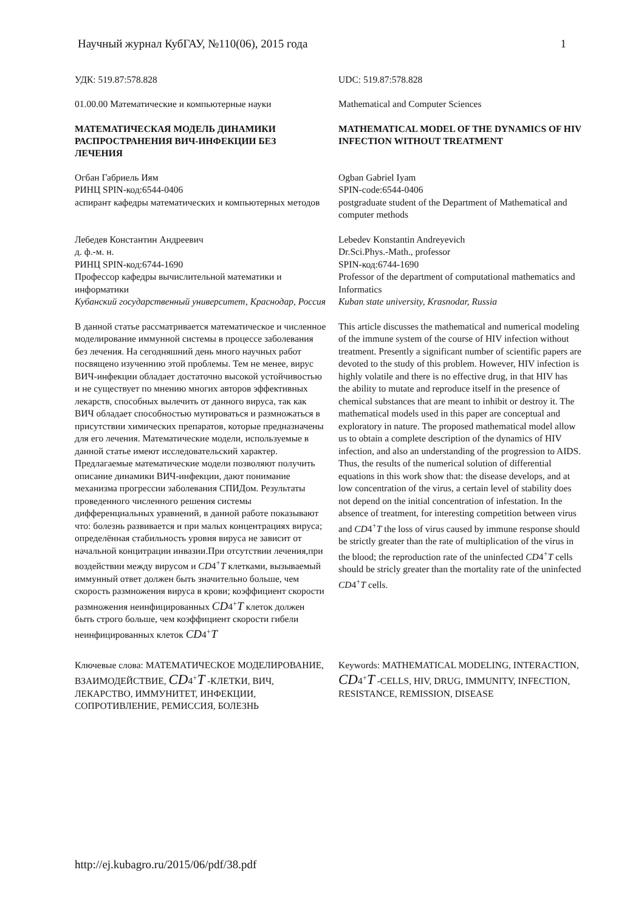Научный журнал КубГАУ, №110(06), 2015 года 1
УДК: 519.87:578.828
UDC: 519.87:578.828
01.00.00 Математические и компьютерные науки
Mathematical and Computer Sciences
МАТЕМАТИЧЕСКАЯ МОДЕЛЬ ДИНАМИКИ РАСПРОСТРАНЕНИЯ ВИЧ-ИНФЕКЦИИ БЕЗ ЛЕЧЕНИЯ
MATHEMATICAL MODEL OF THE DYNAMICS OF HIV INFECTION WITHOUT TREATMENT
Огбан Габриель Иям
РИНЦ SPIN-код:6544-0406
аспирант кафедры математических и компьютерных методов
Ogban Gabriel Iyam
SPIN-code:6544-0406
postgraduate student of the Department of Mathematical and computer methods
Лебедев Константин Андреевич
д. ф.-м. н.
РИНЦ SPIN-код:6744-1690
Профессор кафедры вычислительной математики и информатики
Кубанский государственный университет, Краснодар, Россия
Lebedev Konstantin Andreyevich
Dr.Sci.Phys.-Math., professor
SPIN-код:6744-1690
Professor of the department of computational mathematics and Informatics
Kuban state university, Krasnodar, Russia
В данной статье рассматривается математическое и численное моделирование иммунной системы в процессе заболевания без лечения. На сегодняшний день много научных работ посвящено изученнию этой проблемы. Тем не менее, вирус ВИЧ-инфекции обладает достаточно высокой устойчивостью и не существует по мнению многих авторов эффективных лекарств, способных вылечить от данного вируса, так как ВИЧ обладает способностью мутироваться и размножаться в присутствии химических препаратов, которые предназначены для его лечения. Математические модели, используемые в данной статье имеют исследовательский характер. Предлагаемые математические модели позволяют получить описание динамики ВИЧ-инфекции, дают понимание механизма прогрессии заболевания СПИДом. Результаты проведенного численного решения системы дифференциальных уравнений, в данной работе показывают что: болезнь развивается и при малых концентрациях вируса; определённая стабильность уровня вируса не зависит от начальной концитрации инвазии.При отсутствии лечения,при воздействии между вирусом и CD4<sup>+</sup>T клетками, вызываемый иммунный ответ должен быть значительно больше, чем скорость размножения вируса в крови; коэффициент скорости размножения неинфицированных CD4<sup>+</sup>T клеток должен быть строго больше, чем коэффициент скорости гибели неинфицированных клеток CD4<sup>+</sup>T
This article discusses the mathematical and numerical modeling of the immune system of the course of HIV infection without treatment. Presently a significant number of scientific papers are devoted to the study of this problem. However, HIV infection is highly volatile and there is no effective drug, in that HIV has the ability to mutate and reproduce itself in the presence of chemical substances that are meant to inhibit or destroy it. The mathematical models used in this paper are conceptual and exploratory in nature. The proposed mathematical model allow us to obtain a complete description of the dynamics of HIV infection, and also an understanding of the progression to AIDS.
Thus, the results of the numerical solution of differential equations in this work show that: the disease develops, and at low concentration of the virus, a certain level of stability does not depend on the initial concentration of infestation. In the absence of treatment, for interesting competition between virus and CD4<sup>+</sup>T the loss of virus caused by immune response should be strictly greater than the rate of multiplication of the virus in the blood; the reproduction rate of the uninfected CD4<sup>+</sup>T cells should be stricly greater than the mortality rate of the uninfected CD4<sup>+</sup>T cells.
Ключевые слова: МАТЕМАТИЧЕСКОЕ МОДЕЛИРОВАНИЕ, ВЗАИМОДЕЙСТВИЕ, CD4<sup>+</sup>T -КЛЕТКИ, ВИЧ, ЛЕКАРСТВО, ИММУНИТЕТ, ИНФЕКЦИИ, СОПРОТИВЛЕНИЕ, РЕМИССИЯ, БОЛЕЗНЬ
Keywords: MATHEMATICAL MODELING, INTERACTION, CD4<sup>+</sup>T -CELLS, HIV, DRUG, IMMUNITY, INFECTION, RESISTANCE, REMISSION, DISEASE
http://ej.kubagro.ru/2015/06/pdf/38.pdf